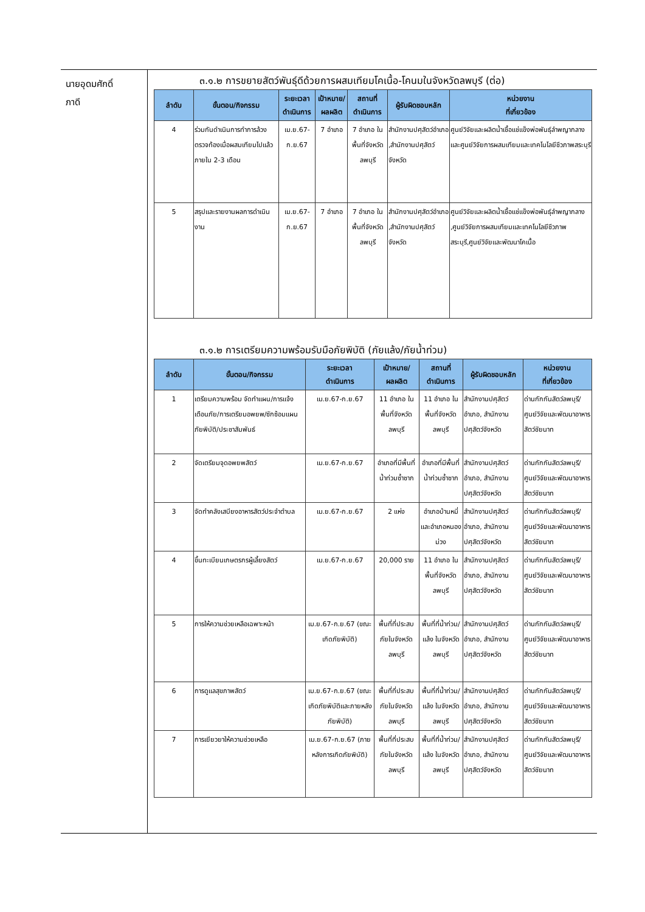นายอุดมศักดิ์
ภาดี
๓.๑.๒ การขยายสัตว์พันธุ์ดีด้วยการผสมเทียมโคเนื้อ-โคนมในจังหวัดลพบุรี (ต่อ)
| ลำดับ | ขั้นตอน/กิจกรรม | ระยะเวลาดำเนินการ | เป้าหมาย/ผลผลิต | สถานที่ ดำเนินการ | ผู้รับผิดชอบหลัก | หน่วยงาน ที่เกี่ยวข้อง |
| --- | --- | --- | --- | --- | --- | --- |
| 4 | ร่วมกันดำเนินการทำการล้วงตรวจท้องเมื่อผสมเทียมไปแล้วภายใน 2-3 เดือน | เม.ย.67-ก.ย.67 | 7 อำเภอ | 7 อำเภอ ในพื้นที่จังหวัดลพบุรี | สำนักงานปศุสัตว์อำเภอ ,สำนักงานปศุสัตว์จังหวัด | ศูนย์วิจัยและผลิตน้ำเชื้อแช่แข็งพ่อพันธุ์ลำพญากลาง และศูนย์วิจัยการผสมเทียมและเทคโนโลยีชีวภาพสระบุรี |
| 5 | สรุปและรายงานผลการดำเนินงาน | เม.ย.67-ก.ย.67 | 7 อำเภอ | 7 อำเภอ ในพื้นที่จังหวัดลพบุรี | สำนักงานปศุสัตว์อำเภอ ,สำนักงานปศุสัตว์จังหวัด | ศูนย์วิจัยและผลิตน้ำเชื้อแช่แข็งพ่อพันธุ์ลำพญากลาง ,ศูนย์วิจัยการผสมเทียมและเทคโนโลยีชีวภาพสระบุรี,ศูนย์วิจัยและพัฒนาโคเนื้อ |
๓.๑.๒ การเตรียมความพร้อมรับมือภัยพิบัติ (ภัยแล้ง/ภัยน้ำท่วม)
| ลำดับ | ขั้นตอน/กิจกรรม | ระยะเวลา ดำเนินการ | เป้าหมาย/ ผลผลิต | สถานที่ ดำเนินการ | ผู้รับผิดชอบหลัก | หน่วยงาน ที่เกี่ยวข้อง |
| --- | --- | --- | --- | --- | --- | --- |
| 1 | เตรียมความพร้อม จัดทำแผน/การแจ้งเตือนภัย/การเตรียมอพยพ/ซักซ้อมแผนภัยพิบัติ/ประชาสัมพันธ์ | เม.ย.67-ก.ย.67 | 11 อำเภอ ในพื้นที่จังหวัดลพบุรี | 11 อำเภอ ในพื้นที่จังหวัดลพบุรี | สำนักงานปศุสัตว์อำเภอ, สำนักงานปศุสัตว์จังหวัด | ด่านกักกันสัตว์ลพบุรี/ศูนย์วิจัยและพัฒนาอาหารสัตว์ชัยนาท |
| 2 | จัดเตรียมจุดอพยพสัตว์ | เม.ย.67-ก.ย.67 | อำเภอที่มีพื้นที่น้ำท่วมซ้ำซาก | อำเภอที่มีพื้นที่น้ำท่วมซ้ำซาก | สำนักงานปศุสัตว์อำเภอ, สำนักงานปศุสัตว์จังหวัด | ด่านกักกันสัตว์ลพบุรี/ศูนย์วิจัยและพัฒนาอาหารสัตว์ชัยนาท |
| 3 | จัดทำคลังเสบียงอาหารสัตว์ประจำตำบล | เม.ย.67-ก.ย.67 | 2 แห่ง | อำเภอบ้านหมี่และอำเภอหนองม่วง | สำนักงานปศุสัตว์อำเภอ, สำนักงานปศุสัตว์จังหวัด | ด่านกักกันสัตว์ลพบุรี/ศูนย์วิจัยและพัฒนาอาหารสัตว์ชัยนาท |
| 4 | ขึ้นทะเบียนเกษตรกรผู้เลี้ยงสัตว์ | เม.ย.67-ก.ย.67 | 20,000 ราย | 11 อำเภอ ในพื้นที่จังหวัดลพบุรี | สำนักงานปศุสัตว์อำเภอ, สำนักงานปศุสัตว์จังหวัด | ด่านกักกันสัตว์ลพบุรี/ศูนย์วิจัยและพัฒนาอาหารสัตว์ชัยนาท |
| 5 | การให้ความช่วยเหลือเฉพาะหน้า | เม.ย.67-ก.ย.67 (ขณะเกิดภัยพิบัติ) | พื้นที่ที่ประสบภัยในจังหวัดลพบุรี | พื้นที่ที่น้ำท่วม/แล้ง ในจังหวัดลพบุรี | สำนักงานปศุสัตว์อำเภอ, สำนักงานปศุสัตว์จังหวัด | ด่านกักกันสัตว์ลพบุรี/ศูนย์วิจัยและพัฒนาอาหารสัตว์ชัยนาท |
| 6 | การดูแลสุขภาพสัตว์ | เม.ย.67-ก.ย.67 (ขณะเกิดภัยพิบัติและภายหลังภัยพิบัติ) | พื้นที่ที่ประสบภัยในจังหวัดลพบุรี | พื้นที่ที่น้ำท่วม/แล้ง ในจังหวัดลพบุรี | สำนักงานปศุสัตว์อำเภอ, สำนักงานปศุสัตว์จังหวัด | ด่านกักกันสัตว์ลพบุรี/ศูนย์วิจัยและพัฒนาอาหารสัตว์ชัยนาท |
| 7 | การเยียวยาให้ความช่วยเหลือ | เม.ย.67-ก.ย.67 (ภายหลังการเกิดภัยพิบัติ) | พื้นที่ที่ประสบภัยในจังหวัดลพบุรี | พื้นที่ที่น้ำท่วม/แล้ง ในจังหวัดลพบุรี | สำนักงานปศุสัตว์อำเภอ, สำนักงานปศุสัตว์จังหวัด | ด่านกักกันสัตว์ลพบุรี/ศูนย์วิจัยและพัฒนาอาหารสัตว์ชัยนาท |